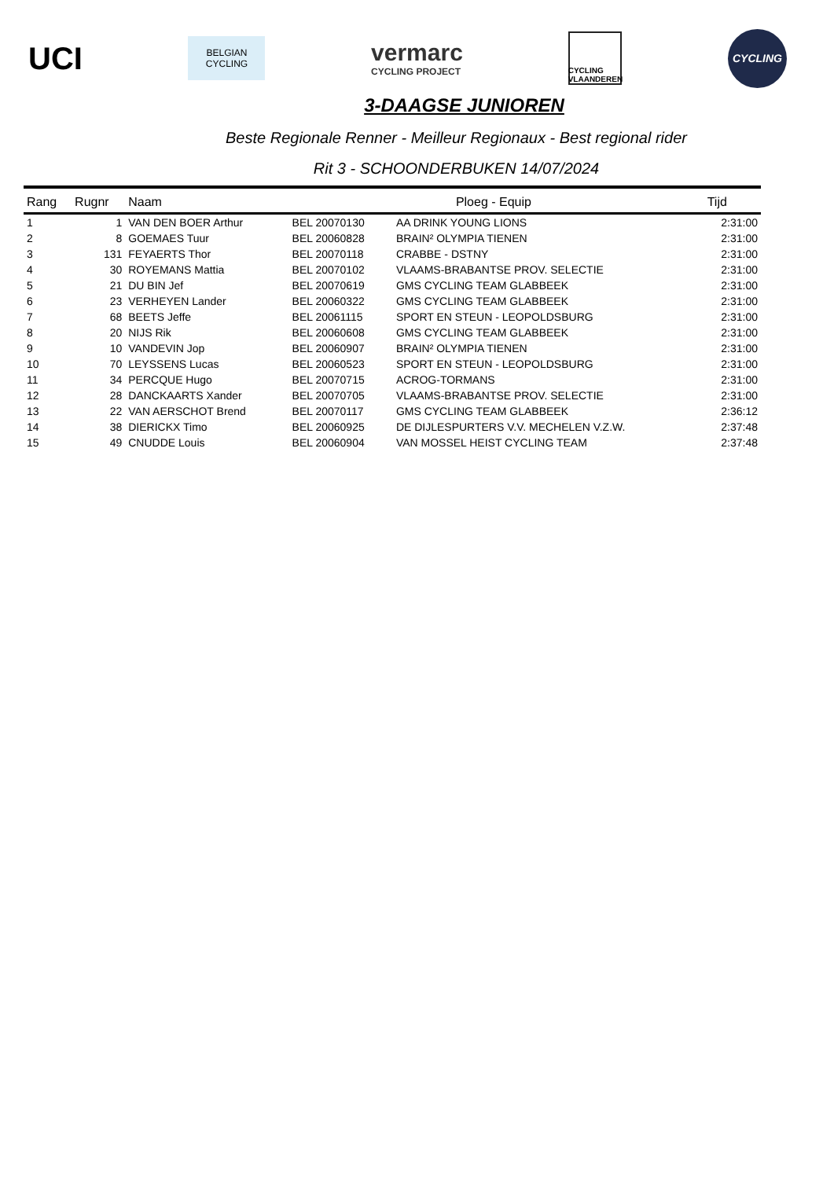UCI
BELGIAN
CYCLING
vermarc
CYCLING PROJECT
CYCLING
VLAANDEREN
CYCLING
3-DAAGSE JUNIOREN
Beste Regionale Renner - Meilleur Regionaux - Best regional rider
Rit 3 - SCHOONDERBUKEN 14/07/2024
| Rang | Rugnr | Naam | | Ploeg - Equip | Tijd |
| --- | --- | --- | --- | --- | --- |
| 1 | 1 | VAN DEN BOER Arthur | BEL 20070130 | AA DRINK YOUNG LIONS | 2:31:00 |
| 2 | 8 | GOEMAES Tuur | BEL 20060828 | BRAIN² OLYMPIA TIENEN | 2:31:00 |
| 3 | 131 | FEYAERTS Thor | BEL 20070118 | CRABBE - DSTNY | 2:31:00 |
| 4 | 30 | ROYEMANS Mattia | BEL 20070102 | VLAAMS-BRABANTSE PROV. SELECTIE | 2:31:00 |
| 5 | 21 | DU BIN Jef | BEL 20070619 | GMS CYCLING TEAM GLABBEEK | 2:31:00 |
| 6 | 23 | VERHEYEN Lander | BEL 20060322 | GMS CYCLING TEAM GLABBEEK | 2:31:00 |
| 7 | 68 | BEETS Jeffe | BEL 20061115 | SPORT EN STEUN - LEOPOLDSBURG | 2:31:00 |
| 8 | 20 | NIJS Rik | BEL 20060608 | GMS CYCLING TEAM GLABBEEK | 2:31:00 |
| 9 | 10 | VANDEVIN Jop | BEL 20060907 | BRAIN² OLYMPIA TIENEN | 2:31:00 |
| 10 | 70 | LEYSSENS Lucas | BEL 20060523 | SPORT EN STEUN - LEOPOLDSBURG | 2:31:00 |
| 11 | 34 | PERCQUE Hugo | BEL 20070715 | ACROG-TORMANS | 2:31:00 |
| 12 | 28 | DANCKAARTS Xander | BEL 20070705 | VLAAMS-BRABANTSE PROV. SELECTIE | 2:31:00 |
| 13 | 22 | VAN AERSCHOT Brend | BEL 20070117 | GMS CYCLING TEAM GLABBEEK | 2:36:12 |
| 14 | 38 | DIERICKX Timo | BEL 20060925 | DE DIJLESPURTERS V.V. MECHELEN V.Z.W. | 2:37:48 |
| 15 | 49 | CNUDDE Louis | BEL 20060904 | VAN MOSSEL HEIST CYCLING TEAM | 2:37:48 |